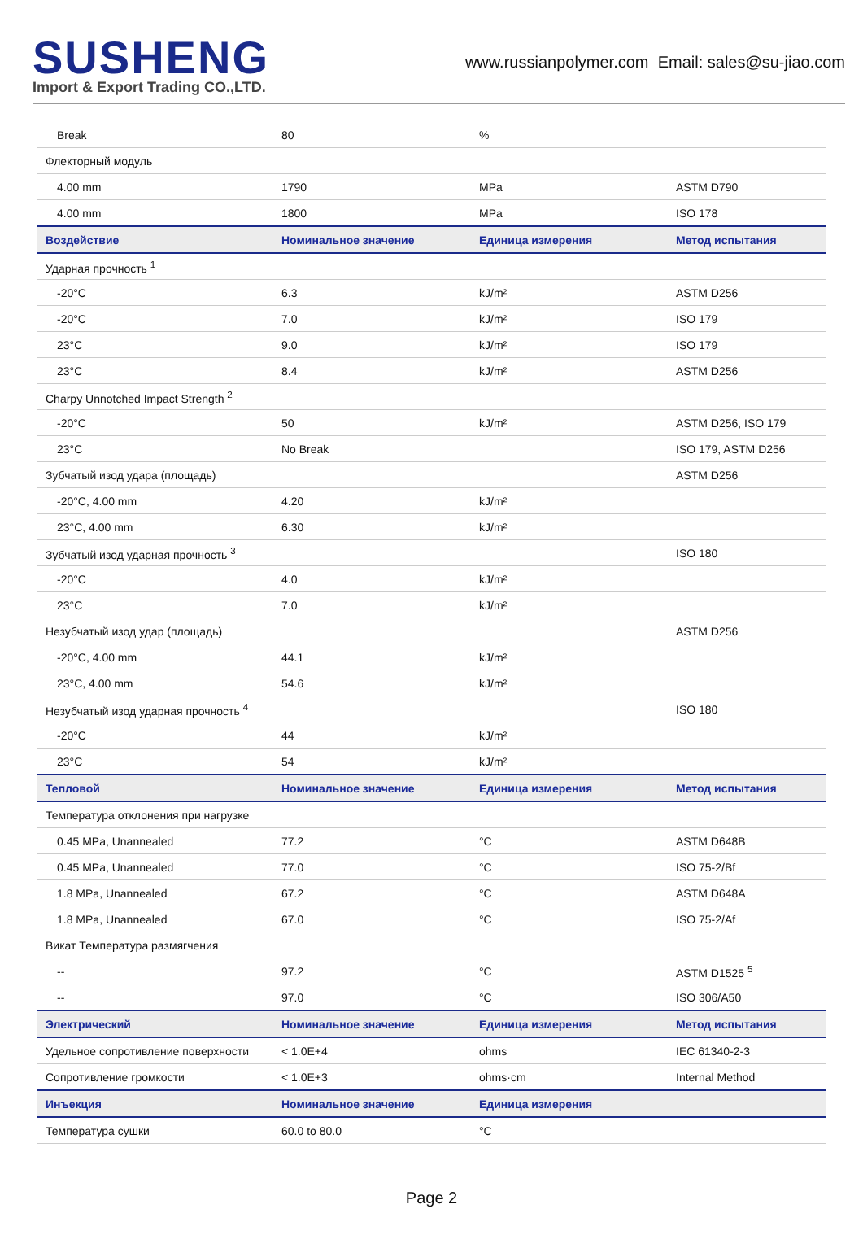SUSHENG
Import & Export Trading CO.,LTD.
www.russianpolymer.com Email: sales@su-jiao.com
| Break | 80 | % | |
| Флекторный модуль | | | |
| 4.00 mm | 1790 | MPa | ASTM D790 |
| 4.00 mm | 1800 | MPa | ISO 178 |
| Воздействие | Номинальное значение | Единица измерения | Метод испытания |
| Ударная прочность <sup>1</sup> | | | |
| -20°C | 6.3 | kJ/m² | ASTM D256 |
| -20°C | 7.0 | kJ/m² | ISO 179 |
| 23°C | 9.0 | kJ/m² | ISO 179 |
| 23°C | 8.4 | kJ/m² | ASTM D256 |
| Charpy Unnotched Impact Strength <sup>2</sup> | | | |
| -20°C | 50 | kJ/m² | ASTM D256, ISO 179 |
| 23°C | No Break | | ISO 179, ASTM D256 |
| Зубчатый изод удара (площадь) | | | ASTM D256 |
| -20°C, 4.00 mm | 4.20 | kJ/m² | |
| 23°C, 4.00 mm | 6.30 | kJ/m² | |
| Зубчатый изод ударная прочность <sup>3</sup> | | | ISO 180 |
| -20°C | 4.0 | kJ/m² | |
| 23°C | 7.0 | kJ/m² | |
| Незубчатый изод удар (площадь) | | | ASTM D256 |
| -20°C, 4.00 mm | 44.1 | kJ/m² | |
| 23°C, 4.00 mm | 54.6 | kJ/m² | |
| Незубчатый изод ударная прочность <sup>4</sup> | | | ISO 180 |
| -20°C | 44 | kJ/m² | |
| 23°C | 54 | kJ/m² | |
| Тепловой | Номинальное значение | Единица измерения | Метод испытания |
| Температура отклонения при нагрузке | | | |
| 0.45 MPa, Unannealed | 77.2 | °C | ASTM D648B |
| 0.45 MPa, Unannealed | 77.0 | °C | ISO 75-2/Bf |
| 1.8 MPa, Unannealed | 67.2 | °C | ASTM D648A |
| 1.8 MPa, Unannealed | 67.0 | °C | ISO 75-2/Af |
| Викат Температура размягчения | | | |
| -- | 97.2 | °C | ASTM D1525 <sup>5</sup> |
| -- | 97.0 | °C | ISO 306/A50 |
| Электрический | Номинальное значение | Единица измерения | Метод испытания |
| Удельное сопротивление поверхности | < 1.0E+4 | ohms | IEC 61340-2-3 |
| Сопротивление громкости | < 1.0E+3 | ohms·cm | Internal Method |
| Инъекция | Номинальное значение | Единица измерения | |
| Температура сушки | 60.0 to 80.0 | °C | |
Page 2